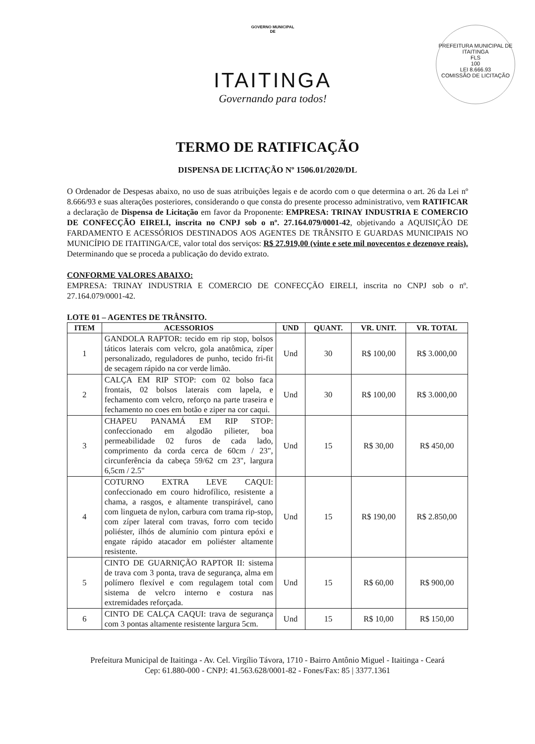GOVERNO MUNICIPAL
DE
ITAITINGA
Governando para todos!
PREFEITURA MUNICIPAL DE ITAITINGA
FLS
100
LEI 8.666.93
COMISSÃO DE LICITAÇÃO
TERMO DE RATIFICAÇÃO
DISPENSA DE LICITAÇÃO Nº 1506.01/2020/DL
O Ordenador de Despesas abaixo, no uso de suas atribuições legais e de acordo com o que determina o art. 26 da Lei nº 8.666/93 e suas alterações posteriores, considerando o que consta do presente processo administrativo, vem RATIFICAR a declaração de Dispensa de Licitação em favor da Proponente: EMPRESA: TRINAY INDUSTRIA E COMERCIO DE CONFECÇÃO EIRELI, inscrita no CNPJ sob o nº. 27.164.079/0001-42, objetivando a AQUISIÇÃO DE FARDAMENTO E ACESSÓRIOS DESTINADOS AOS AGENTES DE TRÂNSITO E GUARDAS MUNICIPAIS NO MUNICÍPIO DE ITAITINGA/CE, valor total dos serviços: R$ 27.919,00 (vinte e sete mil novecentos e dezenove reais). Determinando que se proceda a publicação do devido extrato.
CONFORME VALORES ABAIXO:
EMPRESA: TRINAY INDUSTRIA E COMERCIO DE CONFECÇÃO EIRELI, inscrita no CNPJ sob o nº. 27.164.079/0001-42.
LOTE 01 – AGENTES DE TRÂNSITO.
| ITEM | ACESSORIOS | UND | QUANT. | VR. UNIT. | VR. TOTAL |
| --- | --- | --- | --- | --- | --- |
| 1 | GANDOLA RAPTOR: tecido em rip stop, bolsos táticos laterais com velcro, gola anatômica, zíper personalizado, reguladores de punho, tecido fri-fit de secagem rápido na cor verde limão. | Und | 30 | R$ 100,00 | R$ 3.000,00 |
| 2 | CALÇA EM RIP STOP: com 02 bolso faca frontais, 02 bolsos laterais com lapela, e fechamento com velcro, reforço na parte traseira e fechamento no coes em botão e ziper na cor caqui. | Und | 30 | R$ 100,00 | R$ 3.000,00 |
| 3 | CHAPEU PANAMÁ EM RIP STOP: confeccionado em algodão pilieter, boa permeabilidade 02 furos de cada lado, comprimento da corda cerca de 60cm / 23", circunferência da cabeça 59/62 cm 23", largura 6,5cm / 2.5" | Und | 15 | R$ 30,00 | R$ 450,00 |
| 4 | COTURNO EXTRA LEVE CAQUI: confeccionado em couro hidrofílico, resistente a chama, a rasgos, e altamente transpirável, cano com lingueta de nylon, carbura com trama rip-stop, com zíper lateral com travas, forro com tecido poliéster, ilhós de alumínio com pintura epóxi e engate rápido atacador em poliéster altamente resistente. | Und | 15 | R$ 190,00 | R$ 2.850,00 |
| 5 | CINTO DE GUARNIÇÃO RAPTOR II: sistema de trava com 3 ponta, trava de segurança, alma em polímero flexível e com regulagem total com sistema de velcro interno e costura nas extremidades reforçada. | Und | 15 | R$ 60,00 | R$ 900,00 |
| 6 | CINTO DE CALÇA CAQUI: trava de segurança com 3 pontas altamente resistente largura 5cm. | Und | 15 | R$ 10,00 | R$ 150,00 |
Prefeitura Municipal de Itaitinga - Av. Cel. Virgílio Távora, 1710 - Bairro Antônio Miguel - Itaitinga - Ceará
Cep: 61.880-000 - CNPJ: 41.563.628/0001-82 - Fones/Fax: 85 | 3377.1361